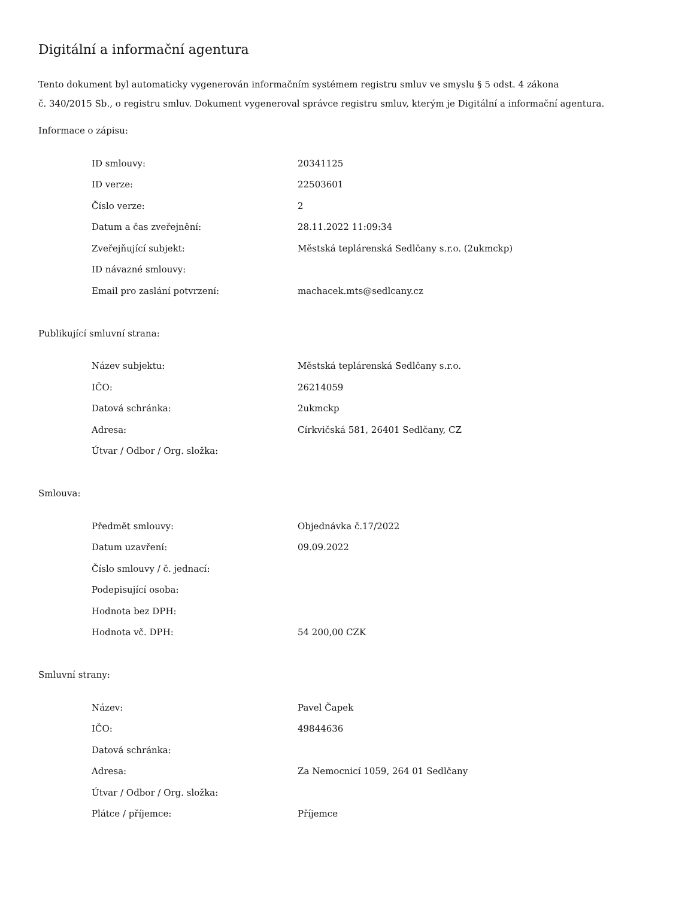Digitální a informační agentura
Tento dokument byl automaticky vygenerován informačním systémem registru smluv ve smyslu § 5 odst. 4 zákona
č. 340/2015 Sb., o registru smluv. Dokument vygeneroval správce registru smluv, kterým je Digitální a informační agentura.
Informace o zápisu:
| ID smlouvy: | 20341125 |
| ID verze: | 22503601 |
| Číslo verze: | 2 |
| Datum a čas zveřejnění: | 28.11.2022 11:09:34 |
| Zveřejňující subjekt: | Městská teplárenská Sedlčany s.r.o. (2ukmckp) |
| ID návazné smlouvy: | |
| Email pro zaslání potvrzení: | machacek.mts@sedlcany.cz |
Publikující smluvní strana:
| Název subjektu: | Městská teplárenská Sedlčany s.r.o. |
| IČO: | 26214059 |
| Datová schránka: | 2ukmckp |
| Adresa: | Církvičská 581, 26401 Sedlčany, CZ |
| Útvar / Odbor / Org. složka: | |
Smlouva:
| Předmět smlouvy: | Objednávka č.17/2022 |
| Datum uzavření: | 09.09.2022 |
| Číslo smlouvy / č. jednací: | |
| Podepisující osoba: | |
| Hodnota bez DPH: | |
| Hodnota vč. DPH: | 54 200,00 CZK |
Smluvní strany:
| Název: | Pavel Čapek |
| IČO: | 49844636 |
| Datová schránka: | |
| Adresa: | Za Nemocnicí 1059, 264 01 Sedlčany |
| Útvar / Odbor / Org. složka: | |
| Plátce / příjemce: | Příjemce |